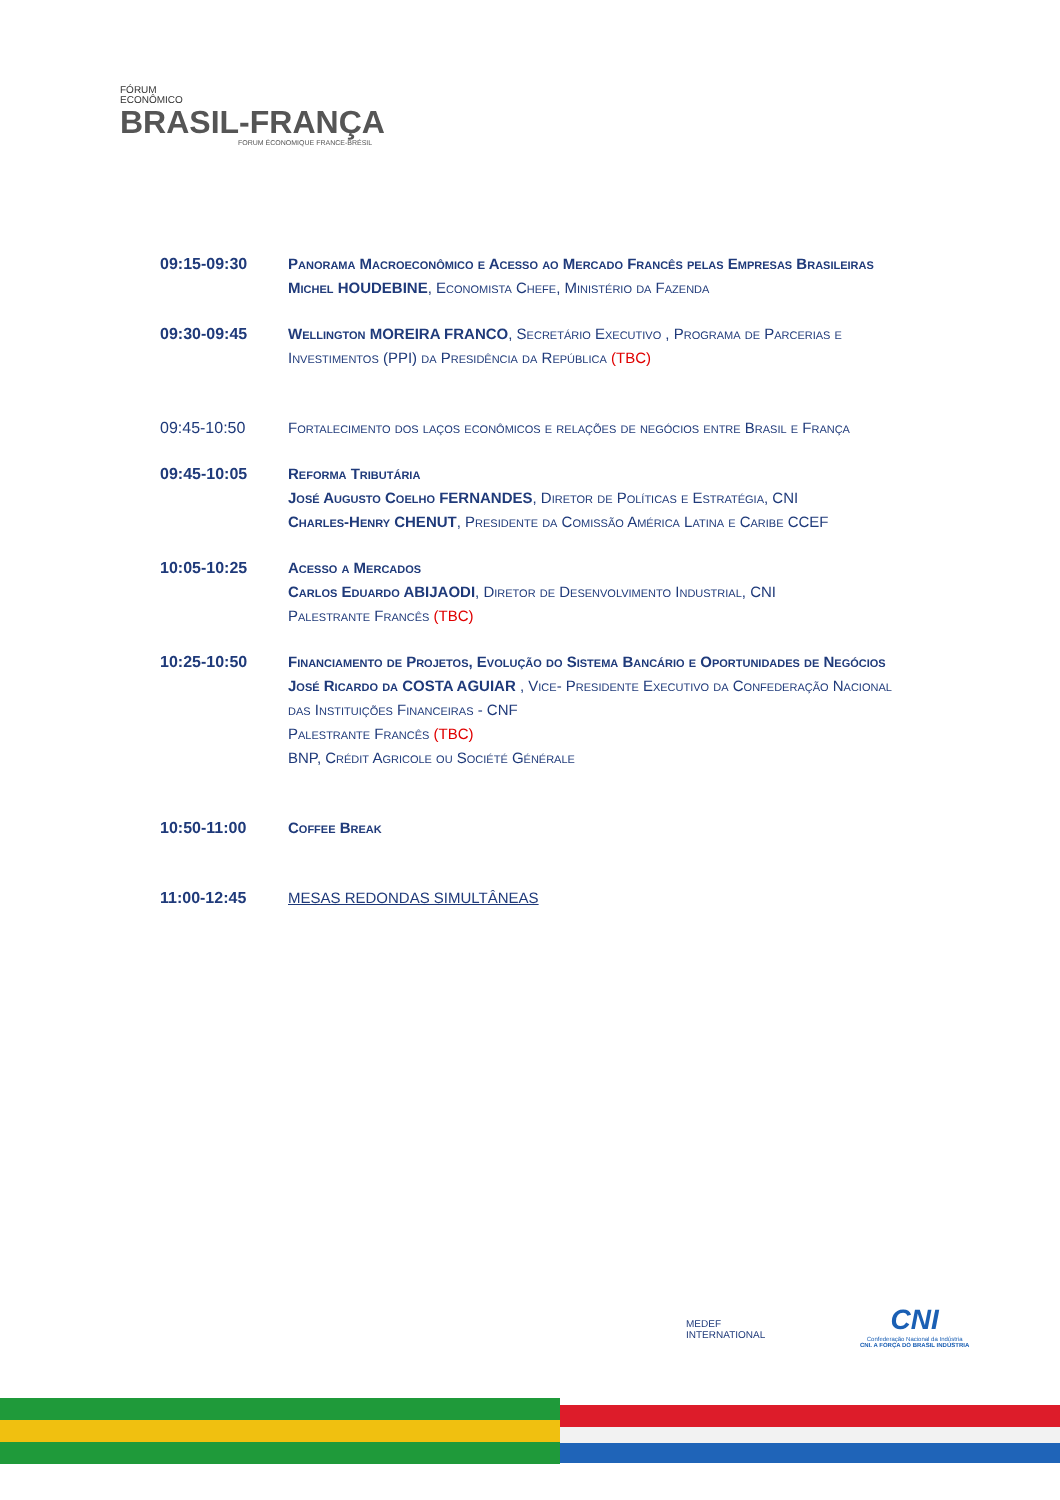FÓRUM
ECONÔMICO
BRASIL-FRANÇA
FORUM ÉCONOMIQUE FRANCE-BRÉSIL
09:15-09:30 Panorama Macroeconômico e Acesso ao Mercado Francês pelas Empresas Brasileiras
Michel HOUDEBINE, Economista Chefe, Ministério da Fazenda
09:30-09:45 Wellington MOREIRA FRANCO, Secretário Executivo , Programa de Parcerias e Investimentos (PPI) da Presidência da República (TBC)
09:45-10:50 Fortalecimento dos laços econômicos e relações de negócios entre Brasil e França
09:45-10:05 Reforma Tributária
José Augusto Coelho FERNANDES, Diretor de Políticas e Estratégia, CNI
Charles-Henry CHENUT, Presidente da Comissão América Latina e Caribe CCEF
10:05-10:25 Acesso a Mercados
Carlos Eduardo ABIJAODI, Diretor de Desenvolvimento Industrial, CNI
Palestrante Francês (TBC)
10:25-10:50 Financiamento de Projetos, Evolução do Sistema Bancário e Oportunidades de Negócios
José Ricardo da COSTA AGUIAR , Vice- Presidente Executivo da Confederação Nacional das Instituições Financeiras - CNF
Palestrante Francês (TBC)
BNP, Crédit Agricole ou Société Générale
10:50-11:00 Coffee Break
11:00-12:45 MESAS REDONDAS SIMULTÂNEAS
MEDEF
INTERNATIONAL
CNI
Confederação Nacional da Indústria
CNI. A FORÇA DO BRASIL INDÚSTRIA